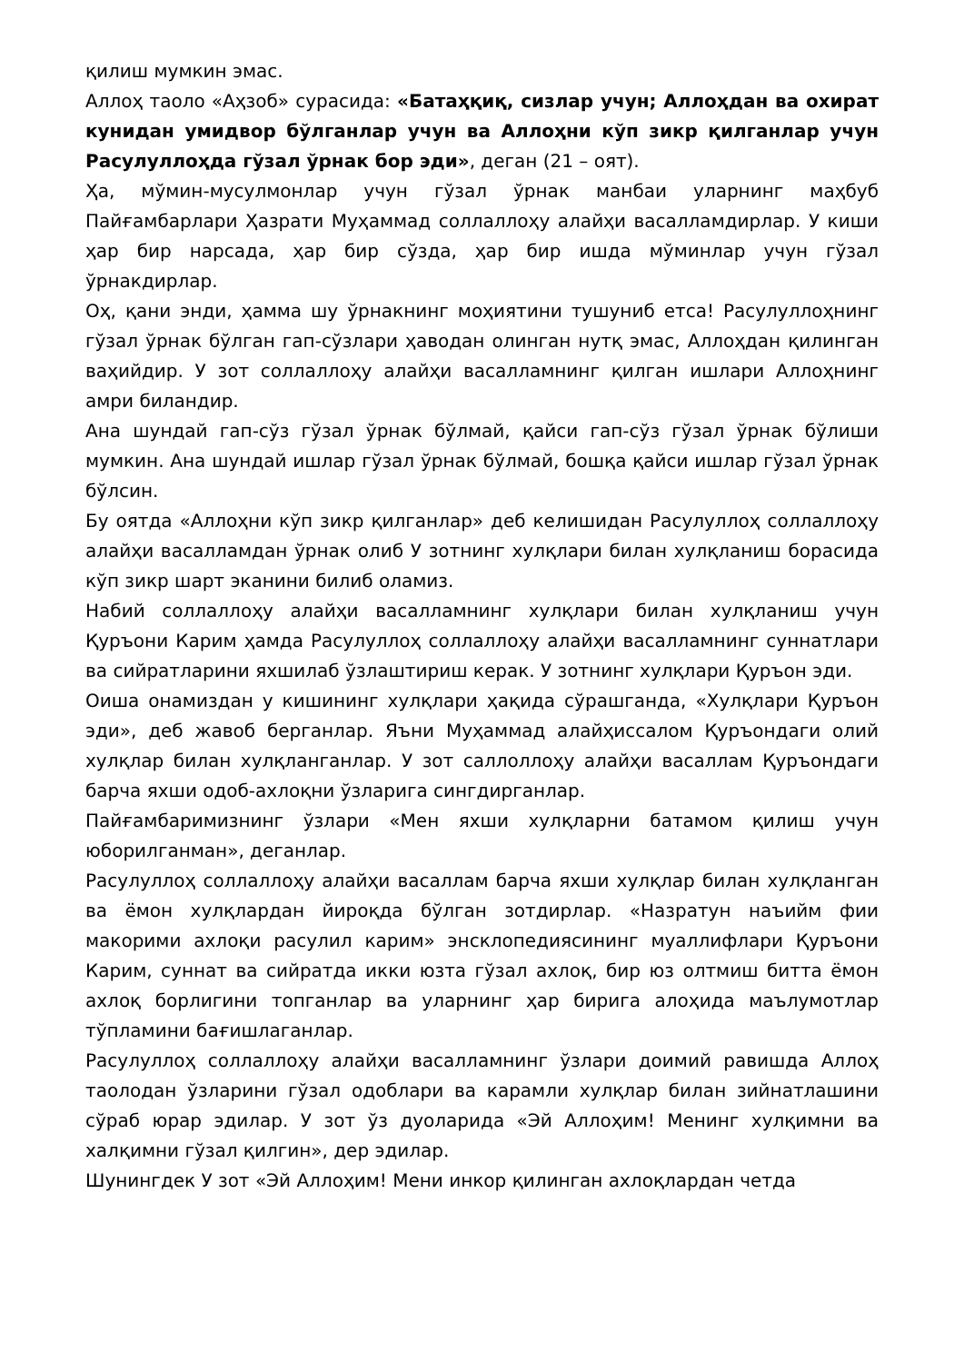қилиш мумкин эмас.
Аллоҳ таоло «Аҳзоб» сурасида: «Батаҳқиқ, сизлар учун; Аллоҳдан ва охират кунидан умидвор бўлганлар учун ва Аллоҳни кўп зикр қилганлар учун Расулуллоҳда гўзал ўрнак бор эди», деган (21 – оят).
Ҳа, мўмин-мусулмонлар учун гўзал ўрнак манбаи уларнинг маҳбуб Пайғамбарлари Ҳазрати Муҳаммад соллаллоҳу алайҳи васалламдирлар. У киши ҳар бир нарсада, ҳар бир сўзда, ҳар бир ишда мўминлар учун гўзал ўрнакдирлар.
Оҳ, қани энди, ҳамма шу ўрнакнинг моҳиятини тушуниб етса! Расулуллоҳнинг гўзал ўрнак бўлган гап-сўзлари ҳаводан олинган нутқ эмас, Аллоҳдан қилинган ваҳийдир. У зот соллаллоҳу алайҳи васалламнинг қилган ишлари Аллоҳнинг амри биландир.
Ана шундай гап-сўз гўзал ўрнак бўлмай, қайси гап-сўз гўзал ўрнак бўлиши мумкин. Ана шундай ишлар гўзал ўрнак бўлмай, бошқа қайси ишлар гўзал ўрнак бўлсин.
Бу оятда «Аллоҳни кўп зикр қилганлар» деб келишидан Расулуллоҳ соллаллоҳу алайҳи васалламдан ўрнак олиб У зотнинг хулқлари билан хулқланиш борасида кўп зикр шарт эканини билиб оламиз.
Набий соллаллоҳу алайҳи васалламнинг хулқлари билан хулқланиш учун Қуръони Карим ҳамда Расулуллоҳ соллаллоҳу алайҳи васалламнинг суннатлари ва сийратларини яхшилаб ўзлаштириш керак. У зотнинг хулқлари Қуръон эди.
Оиша онамиздан у кишининг хулқлари ҳақида сўрашганда, «Хулқлари Қуръон эди», деб жавоб берганлар. Яъни Муҳаммад алайҳиссалом Қуръондаги олий хулқлар билан хулқланганлар. У зот саллоллоҳу алайҳи васаллам Қуръондаги барча яхши одоб-ахлоқни ўзларига сингдирганлар.
Пайғамбаримизнинг ўзлари «Мен яхши хулқларни батамом қилиш учун юборилганман», деганлар.
Расулуллоҳ соллаллоҳу алайҳи васаллам барча яхши хулқлар билан хулқланган ва ёмон хулқлардан йироқда бўлган зотдирлар. «Назратун наъийм фии макорими ахлоқи расулил карим» энсклопедиясининг муаллифлари Қуръони Карим, суннат ва сийратда икки юзта гўзал ахлоқ, бир юз олтмиш битта ёмон ахлоқ борлигини топганлар ва уларнинг ҳар бирига алоҳида маълумотлар тўпламини бағишлаганлар.
Расулуллоҳ соллаллоҳу алайҳи васалламнинг ўзлари доимий равишда Аллоҳ таолодан ўзларини гўзал одоблари ва карамли хулқлар билан зийнатлашини сўраб юрар эдилар. У зот ўз дуоларида «Эй Аллоҳим! Менинг хулқимни ва халқимни гўзал қилгин», дер эдилар.
Шунингдек У зот «Эй Аллоҳим! Мени инкор қилинган ахлоқлардан четда